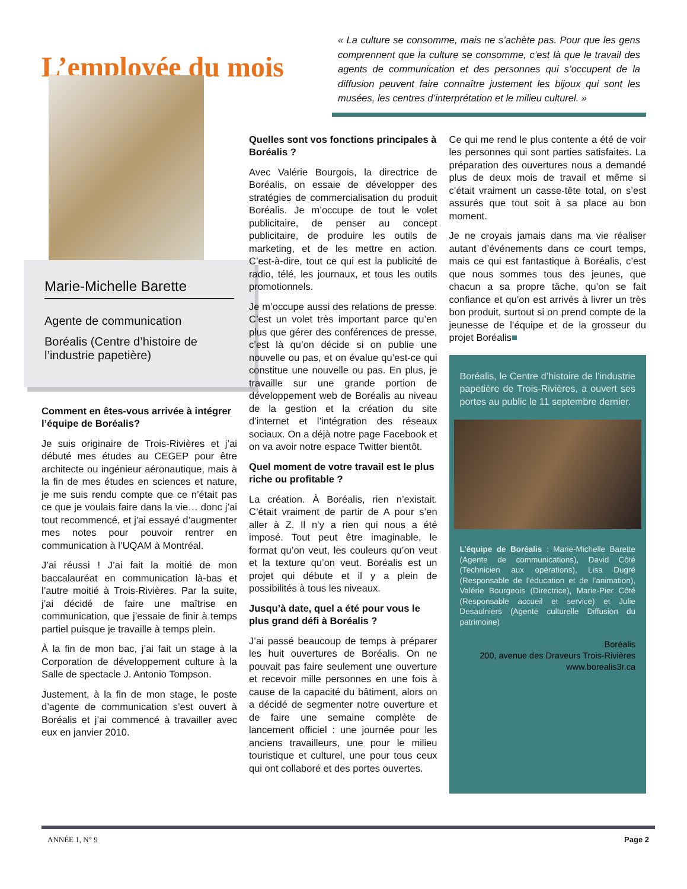L’employée du mois
« La culture se consomme, mais ne s’achète pas. Pour que les gens comprennent que la culture se consomme, c’est là que le travail des agents de communication et des personnes qui s’occupent de la diffusion peuvent faire connaître justement les bijoux qui sont les musées, les centres d’interprétation et le milieu culturel. »
Marie-Michelle Barette
Agente de communication
Boréalis (Centre d’histoire de l’industrie papetière)
Comment en êtes-vous arrivée à intégrer l’équipe de Boréalis?
Je suis originaire de Trois-Rivières et j’ai débuté mes études au CEGEP pour être architecte ou ingénieur aéronautique, mais à la fin de mes études en sciences et nature, je me suis rendu compte que ce n’était pas ce que je voulais faire dans la vie… donc j’ai tout recommencé, et j'ai essayé d’augmenter mes notes pour pouvoir rentrer en communication à l’UQAM à Montréal.
J’ai réussi ! J’ai fait la moitié de mon baccalauréat en communication là-bas et l’autre moitié à Trois-Rivières. Par la suite, j’ai décidé de faire une maîtrise en communication, que j’essaie de finir à temps partiel puisque je travaille à temps plein.
À la fin de mon bac, j’ai fait un stage à la Corporation de développement culture à la Salle de spectacle J. Antonio Tompson.
Justement, à la fin de mon stage, le poste d’agente de communication s’est ouvert à Boréalis et j’ai commencé à travailler avec eux en janvier 2010.
Quelles sont vos fonctions principales à Boréalis ?
Avec Valérie Bourgois, la directrice de Boréalis, on essaie de développer des stratégies de commercialisation du produit Boréalis. Je m’occupe de tout le volet publicitaire, de penser au concept publicitaire, de produire les outils de marketing, et de les mettre en action. C’est-à-dire, tout ce qui est la publicité de radio, télé, les journaux, et tous les outils promotionnels.
Je m’occupe aussi des relations de presse. C’est un volet très important parce qu’en plus que gérer des conférences de presse, c’est là qu’on décide si on publie une nouvelle ou pas, et on évalue qu’est-ce qui constitue une nouvelle ou pas. En plus, je travaille sur une grande portion de développement web de Boréalis au niveau de la gestion et la création du site d’internet et l’intégration des réseaux sociaux. On a déjà notre page Facebook et on va avoir notre espace Twitter bientôt.
Quel moment de votre travail est le plus riche ou profitable ?
La création. À Boréalis, rien n’existait. C’était vraiment de partir de A pour s’en aller à Z. Il n’y a rien qui nous a été imposé. Tout peut être imaginable, le format qu’on veut, les couleurs qu’on veut et la texture qu’on veut. Boréalis est un projet qui débute et il y a plein de possibilités à tous les niveaux.
Jusqu’à date, quel a été pour vous le plus grand défi à Boréalis ?
J’ai passé beaucoup de temps à préparer les huit ouvertures de Boréalis. On ne pouvait pas faire seulement une ouverture et recevoir mille personnes en une fois à cause de la capacité du bâtiment, alors on a décidé de segmenter notre ouverture et de faire une semaine complète de lancement officiel : une journée pour les anciens travailleurs, une pour le milieu touristique et culturel, une pour tous ceux qui ont collaboré et des portes ouvertes.
Ce qui me rend le plus contente a été de voir les personnes qui sont parties satisfaites. La préparation des ouvertures nous a demandé plus de deux mois de travail et même si c’était vraiment un casse-tête total, on s’est assurés que tout soit à sa place au bon moment.
Je ne croyais jamais dans ma vie réaliser autant d’événements dans ce court temps, mais ce qui est fantastique à Boréalis, c’est que nous sommes tous des jeunes, que chacun a sa propre tâche, qu’on se fait confiance et qu’on est arrivés à livrer un très bon produit, surtout si on prend compte de la jeunesse de l’équipe et de la grosseur du projet Boréalis■
Boréalis, le Centre d’histoire de l’industrie papetière de Trois-Rivières, a ouvert ses portes au public le 11 septembre dernier.
L’équipe de Boréalis : Marie-Michelle Barette (Agente de communications), David Côté (Technicien aux opérations), Lisa Dugré (Responsable de l’éducation et de l’animation), Valérie Bourgeois (Directrice), Marie-Pier Côté (Responsable accueil et service) et Julie Desaulniers (Agente culturelle Diffusion du patrimoine)
Boréalis
200, avenue des Draveurs Trois-Rivières
www.borealis3r.ca
ANNÉE 1, N° 9 Page 2